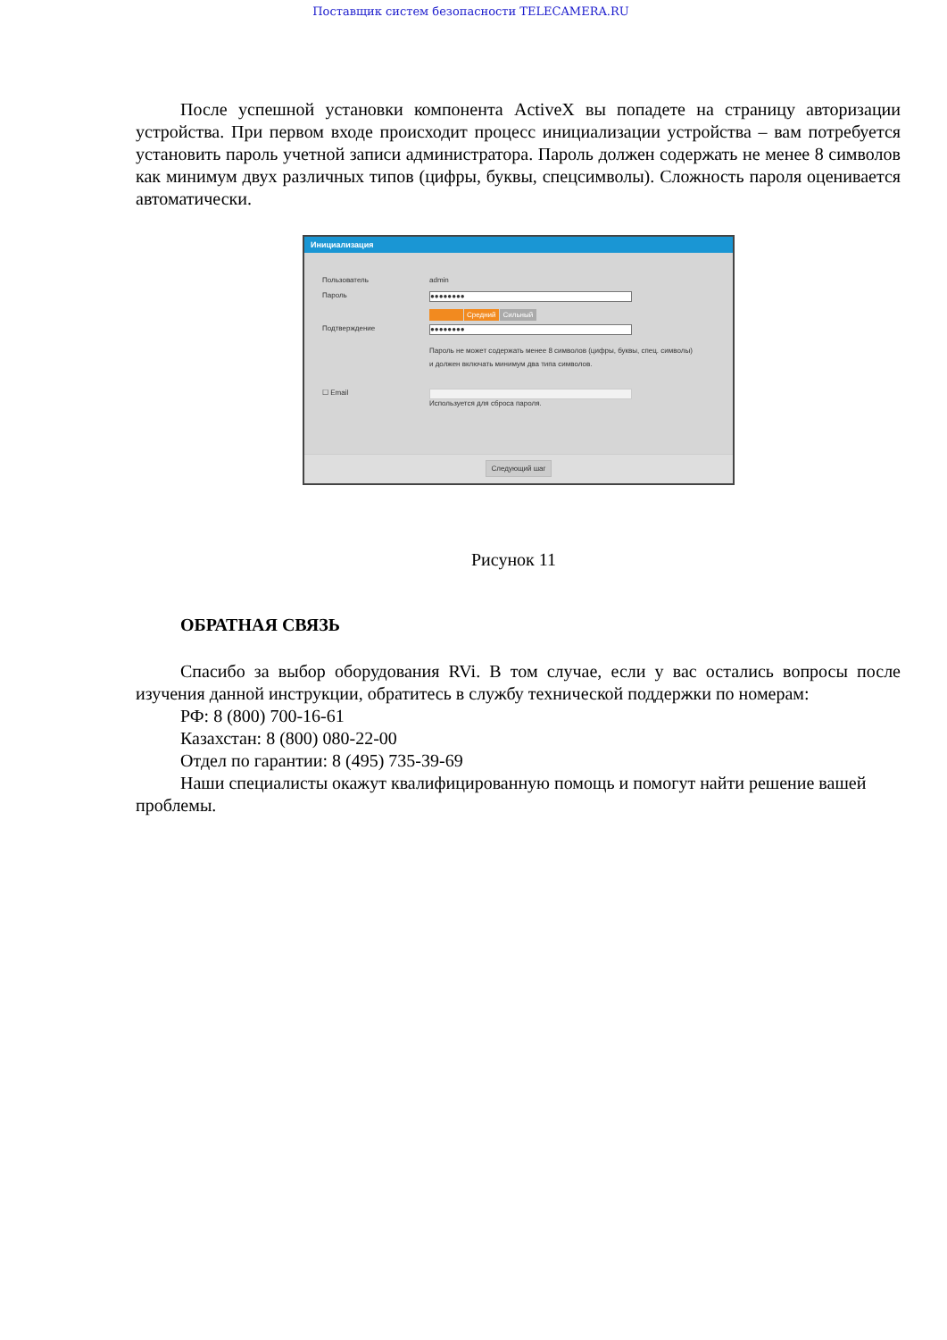Поставщик систем безопасности TELECAMERA.RU
После успешной установки компонента ActiveX вы попадете на страницу авторизации устройства. При первом входе происходит процесс инициализации устройства – вам потребуется установить пароль учетной записи администратора. Пароль должен содержать не менее 8 символов как минимум двух различных типов (цифры, буквы, спецсимволы). Сложность пароля оценивается автоматически.
Инициализация
Пользователь admin
Пароль
●●●●●●●●
Средний Сильный
Подтверждение
●●●●●●●●
Пароль не может содержать менее 8 символов (цифры, буквы, спец. символы)
и должен включать минимум два типа символов.
☐ Email Используется для сброса пароля.
Следующий шаг
Рисунок 11
ОБРАТНАЯ СВЯЗЬ
Спасибо за выбор оборудования RVi. В том случае, если у вас остались вопросы после изучения данной инструкции, обратитесь в службу технической поддержки по номерам:
РФ: 8 (800) 700-16-61
Казахстан: 8 (800) 080-22-00
Отдел по гарантии: 8 (495) 735-39-69
Наши специалисты окажут квалифицированную помощь и помогут найти решение вашей проблемы.